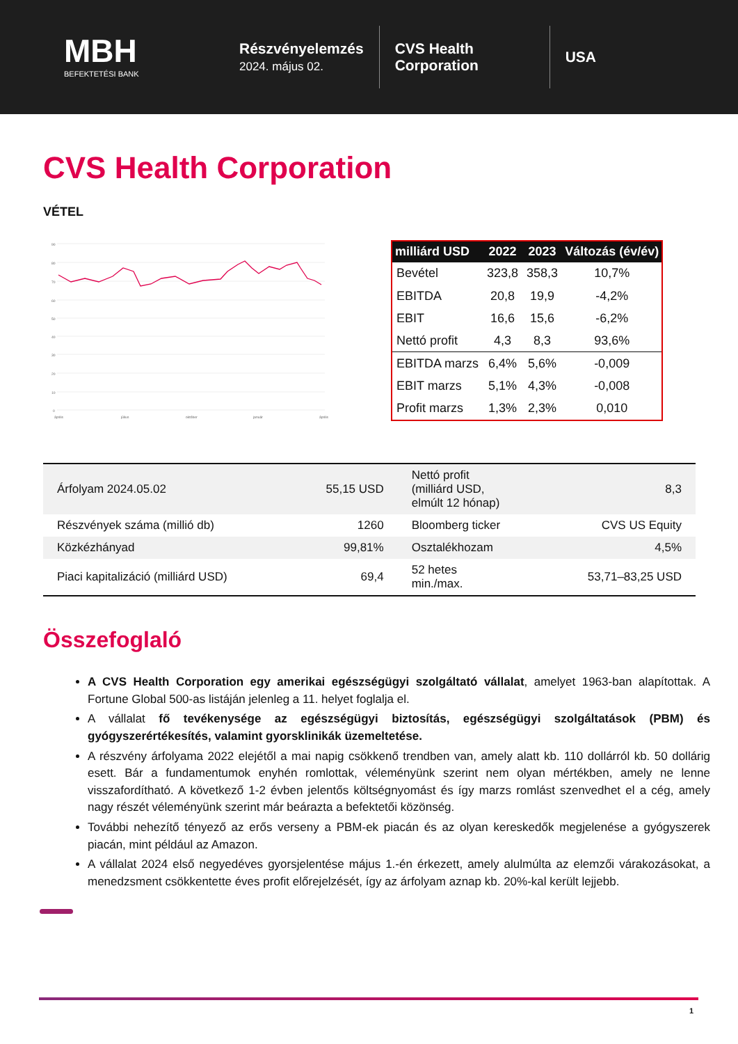MBH
BEFEKTETÉSI BANK
Részvényelemzés
2024. május 02.
CVS Health Corporation
USA
CVS Health Corporation
VÉTEL
90
80
70
60
50
40
30
20
10
0
április
július
október
január
április
| milliárd USD | 2022 | 2023 | Változás (év/év) |
| --- | --- | --- | --- |
| Bevétel | 323,8 | 358,3 | 10,7% |
| EBITDA | 20,8 | 19,9 | -4,2% |
| EBIT | 16,6 | 15,6 | -6,2% |
| Nettó profit | 4,3 | 8,3 | 93,6% |
| EBITDA marzs | 6,4% | 5,6% | -0,009 |
| EBIT marzs | 5,1% | 4,3% | -0,008 |
| Profit marzs | 1,3% | 2,3% | 0,010 |
| Árfolyam 2024.05.02 | 55,15 USD | Nettó profit (milliárd USD, elmúlt 12 hónap) | 8,3 |
| Részvények száma (millió db) | 1260 | Bloomberg ticker | CVS US Equity |
| Közkézhányad | 99,81% | Osztalékhozam | 4,5% |
| Piaci kapitalizáció (milliárd USD) | 69,4 | 52 hetes min./max. | 53,71–83,25 USD |
Összefoglaló
A CVS Health Corporation egy amerikai egészségügyi szolgáltató vállalat, amelyet 1963-ban alapítottak. A Fortune Global 500-as listáján jelenleg a 11. helyet foglalja el.
A vállalat fő tevékenysége az egészségügyi biztosítás, egészségügyi szolgáltatások (PBM) és gyógyszerértékesítés, valamint gyorsklinikák üzemeltetése.
A részvény árfolyama 2022 elejétől a mai napig csökkenő trendben van, amely alatt kb. 110 dollárról kb. 50 dollárig esett. Bár a fundamentumok enyhén romlottak, véleményünk szerint nem olyan mértékben, amely ne lenne visszafordítható. A következő 1-2 évben jelentős költségnyomást és így marzs romlást szenvedhet el a cég, amely nagy részét véleményünk szerint már beárazta a befektetői közönség.
További nehezítő tényező az erős verseny a PBM-ek piacán és az olyan kereskedők megjelenése a gyógyszerek piacán, mint például az Amazon.
A vállalat 2024 első negyedéves gyorsjelentése május 1.-én érkezett, amely alulmúlta az elemzői várakozásokat, a menedzsment csökkentette éves profit előrejelzését, így az árfolyam aznap kb. 20%-kal került lejjebb.
1